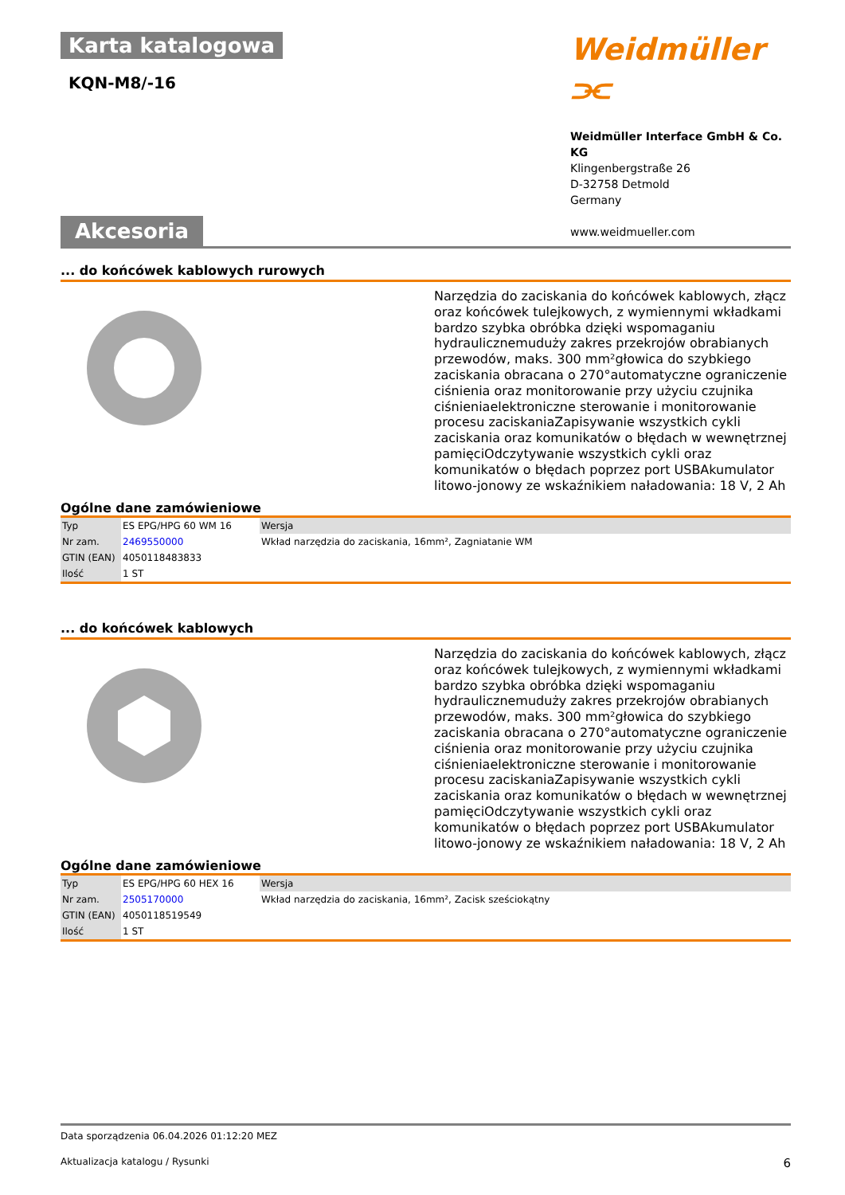Karta katalogowa
KQN-M8/-16
Weidmüller ⫘
Weidmüller Interface GmbH & Co. KG
Klingenbergstraße 26
D-32758 Detmold
Germany
www.weidmueller.com
Akcesoria
... do końcówek kablowych rurowych
Narzędzia do zaciskania do końcówek kablowych, złącz oraz końcówek tulejkowych, z wymiennymi wkładkami bardzo szybka obróbka dzięki wspomaganiu hydraulicznemuduży zakres przekrojów obrabianych przewodów, maks. 300 mm²głowica do szybkiego zaciskania obracana o 270°automatyczne ograniczenie ciśnienia oraz monitorowanie przy użyciu czujnika ciśnieniaelektroniczne sterowanie i monitorowanie procesu zaciskaniaZapisywanie wszystkich cykli zaciskania oraz komunikatów o błędach w wewnętrznej pamięciOdczytywanie wszystkich cykli oraz komunikatów o błędach poprzez port USBAkumulator litowo-jonowy ze wskaźnikiem naładowania: 18 V, 2 Ah
Ogólne dane zamówieniowe
| Typ | ES EPG/HPG 60 WM 16 | Wersja |
| Nr zam. | 2469550000 | Wkład narzędzia do zaciskania, 16mm², Zagniatanie WM |
| GTIN (EAN) | 4050118483833 | |
| Ilość | 1 ST | |
... do końcówek kablowych
Narzędzia do zaciskania do końcówek kablowych, złącz oraz końcówek tulejkowych, z wymiennymi wkładkami bardzo szybka obróbka dzięki wspomaganiu hydraulicznemuduży zakres przekrojów obrabianych przewodów, maks. 300 mm²głowica do szybkiego zaciskania obracana o 270°automatyczne ograniczenie ciśnienia oraz monitorowanie przy użyciu czujnika ciśnieniaelektroniczne sterowanie i monitorowanie procesu zaciskaniaZapisywanie wszystkich cykli zaciskania oraz komunikatów o błędach w wewnętrznej pamięciOdczytywanie wszystkich cykli oraz komunikatów o błędach poprzez port USBAkumulator litowo-jonowy ze wskaźnikiem naładowania: 18 V, 2 Ah
Ogólne dane zamówieniowe
| Typ | ES EPG/HPG 60 HEX 16 | Wersja |
| Nr zam. | 2505170000 | Wkład narzędzia do zaciskania, 16mm², Zacisk sześciokątny |
| GTIN (EAN) | 4050118519549 | |
| Ilość | 1 ST | |
Data sporządzenia 06.04.2026 01:12:20 MEZ
Aktualizacja katalogu / Rysunki 6